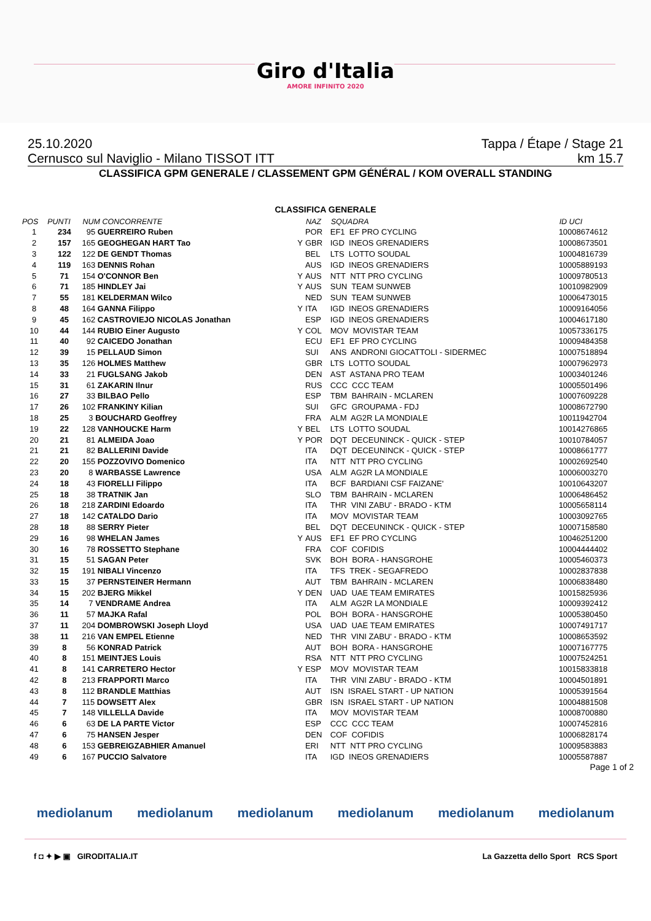Giro d'Italia
AMORE INFINITO 2020
25.10.2020 Tappa / Étape / Stage 21
Cernusco sul Naviglio - Milano TISSOT ITT km 15.7
CLASSIFICA GPM GENERALE / CLASSEMENT GPM GÉNÉRAL / KOM OVERALL STANDING
CLASSIFICA GENERALE
| POS | PUNTI | NUM CONCORRENTE | | NAZ | SQUADRA | | ID UCI |
| --- | --- | --- | --- | --- | --- | --- | --- |
| 1 | 234 | 95 GUERREIRO Ruben | | POR | EF1 EF PRO CYCLING | | 10008674612 |
| 2 | 157 | 165 GEOGHEGAN HART Tao | Y | GBR | IGD INEOS GRENADIERS | | 10008673501 |
| 3 | 122 | 122 DE GENDT Thomas | | BEL | LTS LOTTO SOUDAL | | 10004816739 |
| 4 | 119 | 163 DENNIS Rohan | | AUS | IGD INEOS GRENADIERS | | 10005889193 |
| 5 | 71 | 154 O'CONNOR Ben | Y | AUS | NTT NTT PRO CYCLING | | 10009780513 |
| 6 | 71 | 185 HINDLEY Jai | Y | AUS | SUN TEAM SUNWEB | | 10010982909 |
| 7 | 55 | 181 KELDERMAN Wilco | | NED | SUN TEAM SUNWEB | | 10006473015 |
| 8 | 48 | 164 GANNA Filippo | Y | ITA | IGD INEOS GRENADIERS | | 10009164056 |
| 9 | 45 | 162 CASTROVIEJO NICOLAS Jonathan | | ESP | IGD INEOS GRENADIERS | | 10004617180 |
| 10 | 44 | 144 RUBIO Einer Augusto | Y | COL | MOV MOVISTAR TEAM | | 10057336175 |
| 11 | 40 | 92 CAICEDO Jonathan | | ECU | EF1 EF PRO CYCLING | | 10009484358 |
| 12 | 39 | 15 PELLAUD Simon | | SUI | ANS ANDRONI GIOCATTOLI - SIDERMEC | | 10007518894 |
| 13 | 35 | 126 HOLMES Matthew | | GBR | LTS LOTTO SOUDAL | | 10007962973 |
| 14 | 33 | 21 FUGLSANG Jakob | | DEN | AST ASTANA PRO TEAM | | 10003401246 |
| 15 | 31 | 61 ZAKARIN Ilnur | | RUS | CCC CCC TEAM | | 10005501496 |
| 16 | 27 | 33 BILBAO Pello | | ESP | TBM BAHRAIN - MCLAREN | | 10007609228 |
| 17 | 26 | 102 FRANKINY Kilian | | SUI | GFC GROUPAMA - FDJ | | 10008672790 |
| 18 | 25 | 3 BOUCHARD Geoffrey | | FRA | ALM AG2R LA MONDIALE | | 10011942704 |
| 19 | 22 | 128 VANHOUCKE Harm | Y | BEL | LTS LOTTO SOUDAL | | 10014276865 |
| 20 | 21 | 81 ALMEIDA Joao | Y | POR | DQT DECEUNINCK - QUICK - STEP | | 10010784057 |
| 21 | 21 | 82 BALLERINI Davide | | ITA | DQT DECEUNINCK - QUICK - STEP | | 10008661777 |
| 22 | 20 | 155 POZZOVIVO Domenico | | ITA | NTT NTT PRO CYCLING | | 10002692540 |
| 23 | 20 | 8 WARBASSE Lawrence | | USA | ALM AG2R LA MONDIALE | | 10006003270 |
| 24 | 18 | 43 FIORELLI Filippo | | ITA | BCF BARDIANI CSF FAIZANE' | | 10010643207 |
| 25 | 18 | 38 TRATNIK Jan | | SLO | TBM BAHRAIN - MCLAREN | | 10006486452 |
| 26 | 18 | 218 ZARDINI Edoardo | | ITA | THR VINI ZABU' - BRADO - KTM | | 10005658114 |
| 27 | 18 | 142 CATALDO Dario | | ITA | MOV MOVISTAR TEAM | | 10003092765 |
| 28 | 18 | 88 SERRY Pieter | | BEL | DQT DECEUNINCK - QUICK - STEP | | 10007158580 |
| 29 | 16 | 98 WHELAN James | Y | AUS | EF1 EF PRO CYCLING | | 10046251200 |
| 30 | 16 | 78 ROSSETTO Stephane | | FRA | COF COFIDIS | | 10004444402 |
| 31 | 15 | 51 SAGAN Peter | | SVK | BOH BORA - HANSGROHE | | 10005460373 |
| 32 | 15 | 191 NIBALI Vincenzo | | ITA | TFS TREK - SEGAFREDO | | 10002837838 |
| 33 | 15 | 37 PERNSTEINER Hermann | | AUT | TBM BAHRAIN - MCLAREN | | 10006838480 |
| 34 | 15 | 202 BJERG Mikkel | Y | DEN | UAD UAE TEAM EMIRATES | | 10015825936 |
| 35 | 14 | 7 VENDRAME Andrea | | ITA | ALM AG2R LA MONDIALE | | 10009392412 |
| 36 | 11 | 57 MAJKA Rafal | | POL | BOH BORA - HANSGROHE | | 10005380450 |
| 37 | 11 | 204 DOMBROWSKI Joseph Lloyd | | USA | UAD UAE TEAM EMIRATES | | 10007491717 |
| 38 | 11 | 216 VAN EMPEL Etienne | | NED | THR VINI ZABU' - BRADO - KTM | | 10008653592 |
| 39 | 8 | 56 KONRAD Patrick | | AUT | BOH BORA - HANSGROHE | | 10007167775 |
| 40 | 8 | 151 MEINTJES Louis | | RSA | NTT NTT PRO CYCLING | | 10007524251 |
| 41 | 8 | 141 CARRETERO Hector | Y | ESP | MOV MOVISTAR TEAM | | 10015833818 |
| 42 | 8 | 213 FRAPPORTI Marco | | ITA | THR VINI ZABU' - BRADO - KTM | | 10004501891 |
| 43 | 8 | 112 BRANDLE Matthias | | AUT | ISN ISRAEL START - UP NATION | | 10005391564 |
| 44 | 7 | 115 DOWSETT Alex | | GBR | ISN ISRAEL START - UP NATION | | 10004881508 |
| 45 | 7 | 148 VILLELLA Davide | | ITA | MOV MOVISTAR TEAM | | 10008700880 |
| 46 | 6 | 63 DE LA PARTE Victor | | ESP | CCC CCC TEAM | | 10007452816 |
| 47 | 6 | 75 HANSEN Jesper | | DEN | COF COFIDIS | | 10006828174 |
| 48 | 6 | 153 GEBREIGZABHIER Amanuel | | ERI | NTT NTT PRO CYCLING | | 10009583883 |
| 49 | 6 | 167 PUCCIO Salvatore | | ITA | IGD INEOS GRENADIERS | | 10005587887 |
Page 1 of 2
mediolanum mediolanum mediolanum mediolanum mediolanum mediolanum
f ◘ ✦ ▶ ▣ GIRODITALIA.IT La Gazzetta dello Sport RCS Sport